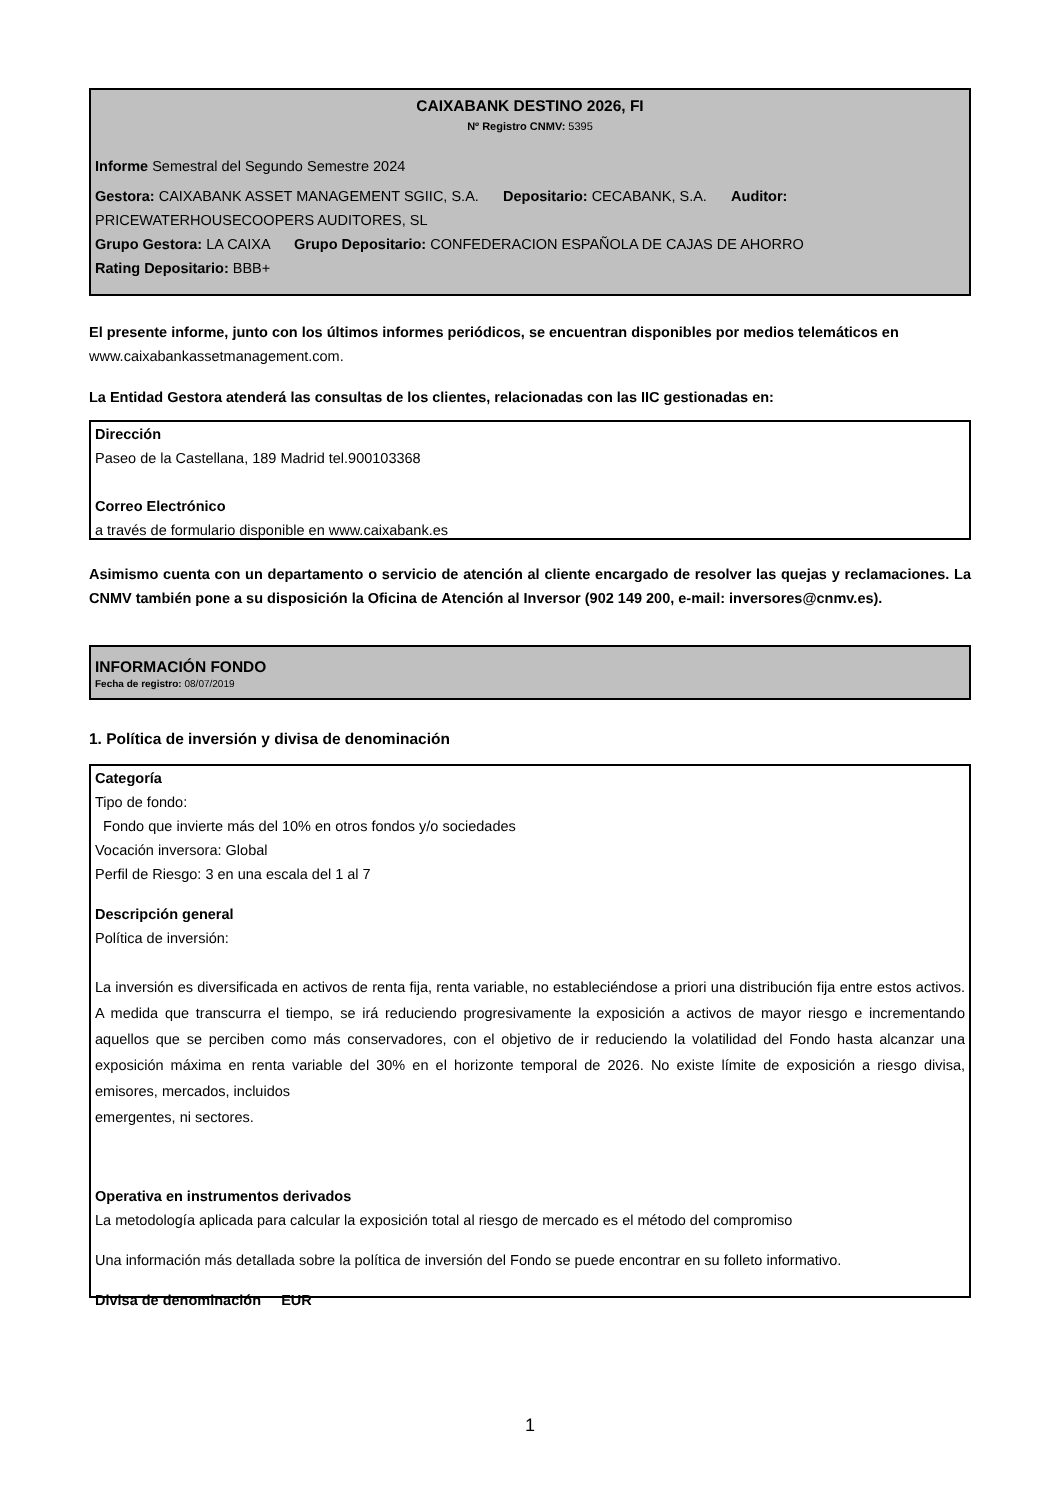CAIXABANK DESTINO 2026, FI
Nº Registro CNMV: 5395
Informe Semestral del Segundo Semestre 2024
Gestora: CAIXABANK ASSET MANAGEMENT SGIIC, S.A. Depositario: CECABANK, S.A. Auditor: PRICEWATERHOUSECOOPERS AUDITORES, SL
Grupo Gestora: LA CAIXA Grupo Depositario: CONFEDERACION ESPAÑOLA DE CAJAS DE AHORRO
Rating Depositario: BBB+
El presente informe, junto con los últimos informes periódicos, se encuentran disponibles por medios telemáticos en www.caixabankassetmanagement.com.
La Entidad Gestora atenderá las consultas de los clientes, relacionadas con las IIC gestionadas en:
Dirección
Paseo de la Castellana, 189 Madrid tel.900103368
Correo Electrónico
a través de formulario disponible en www.caixabank.es
Asimismo cuenta con un departamento o servicio de atención al cliente encargado de resolver las quejas y reclamaciones. La CNMV también pone a su disposición la Oficina de Atención al Inversor (902 149 200, e-mail: inversores@cnmv.es).
INFORMACIÓN FONDO
Fecha de registro: 08/07/2019
1. Política de inversión y divisa de denominación
Categoría
Tipo de fondo:
Fondo que invierte más del 10% en otros fondos y/o sociedades
Vocación inversora: Global
Perfil de Riesgo: 3 en una escala del 1 al 7
Descripción general
Política de inversión:
La inversión es diversificada en activos de renta fija, renta variable, no estableciéndose a priori una distribución fija entre estos activos. A medida que transcurra el tiempo, se irá reduciendo progresivamente la exposición a activos de mayor riesgo e incrementando aquellos que se perciben como más conservadores, con el objetivo de ir reduciendo la volatilidad del Fondo hasta alcanzar una exposición máxima en renta variable del 30% en el horizonte temporal de 2026. No existe límite de exposición a riesgo divisa, emisores, mercados, incluidos
emergentes, ni sectores.
Operativa en instrumentos derivados
La metodología aplicada para calcular la exposición total al riesgo de mercado es el método del compromiso
Una información más detallada sobre la política de inversión del Fondo se puede encontrar en su folleto informativo.
Divisa de denominación EUR
1